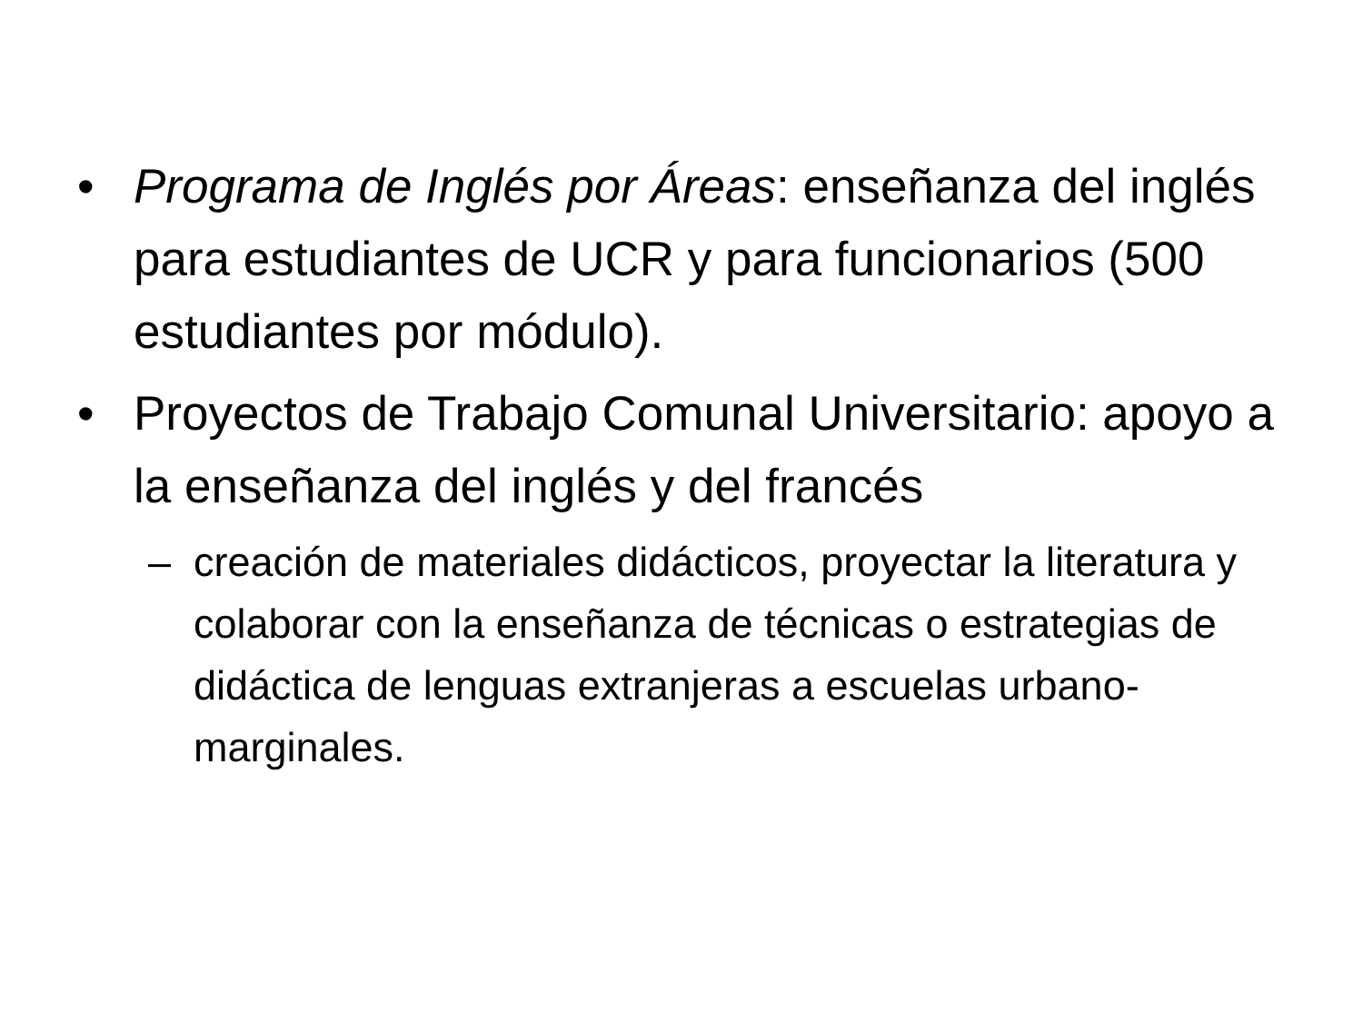• Programa de Inglés por Áreas: enseñanza del inglés para estudiantes de UCR y para funcionarios (500 estudiantes por módulo).
• Proyectos de Trabajo Comunal Universitario: apoyo a la enseñanza del inglés y del francés
– creación de materiales didácticos, proyectar la literatura y colaborar con la enseñanza de técnicas o estrategias de didáctica de lenguas extranjeras a escuelas urbano-marginales.